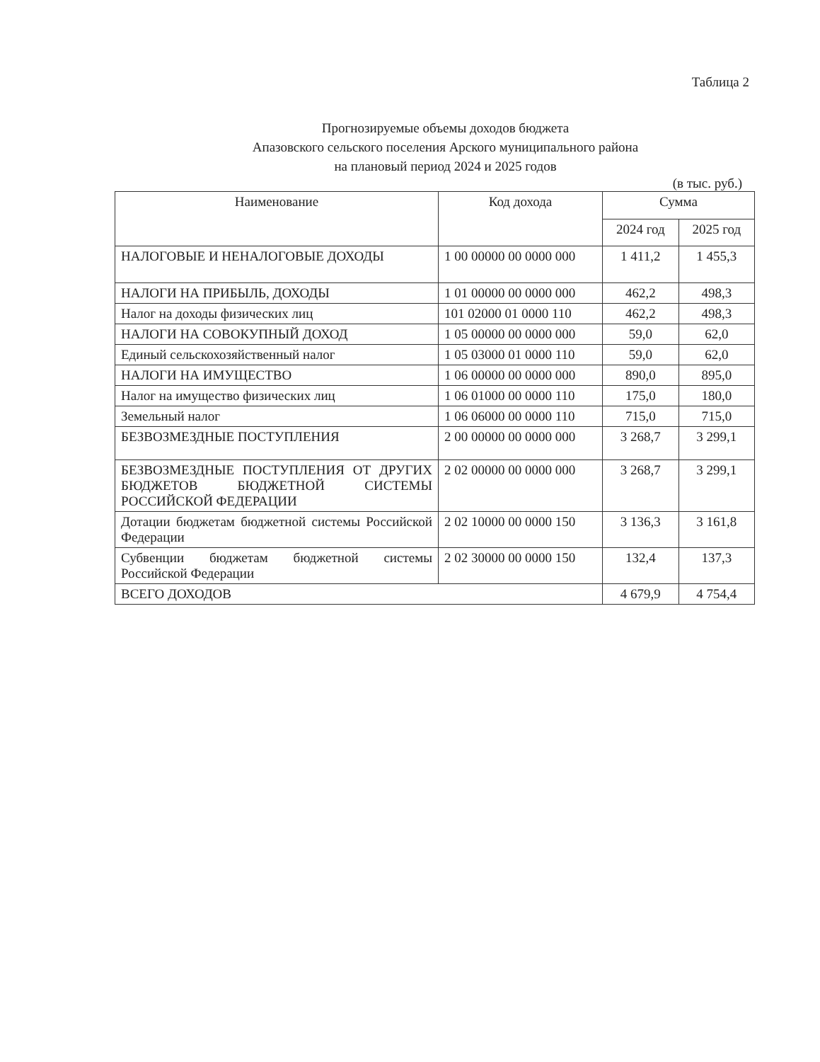Таблица 2
Прогнозируемые объемы доходов бюджета
Апазовского сельского поселения Арского муниципального района
на плановый период 2024 и 2025 годов
(в тыс. руб.)
| Наименование | Код дохода | Сумма | |
| --- | --- | --- | --- |
| | | 2024 год | 2025 год |
| НАЛОГОВЫЕ И НЕНАЛОГОВЫЕ ДОХОДЫ | 1 00 00000 00 0000 000 | 1 411,2 | 1 455,3 |
| НАЛОГИ НА ПРИБЫЛЬ, ДОХОДЫ | 1 01 00000 00 0000 000 | 462,2 | 498,3 |
| Налог на доходы физических лиц | 101 02000 01 0000 110 | 462,2 | 498,3 |
| НАЛОГИ НА СОВОКУПНЫЙ ДОХОД | 1 05 00000 00 0000 000 | 59,0 | 62,0 |
| Единый сельскохозяйственный налог | 1 05 03000 01 0000 110 | 59,0 | 62,0 |
| НАЛОГИ НА ИМУЩЕСТВО | 1 06 00000 00 0000 000 | 890,0 | 895,0 |
| Налог на имущество физических лиц | 1 06 01000 00 0000 110 | 175,0 | 180,0 |
| Земельный налог | 1 06 06000 00 0000 110 | 715,0 | 715,0 |
| БЕЗВОЗМЕЗДНЫЕ ПОСТУПЛЕНИЯ | 2 00 00000 00 0000 000 | 3 268,7 | 3 299,1 |
| БЕЗВОЗМЕЗДНЫЕ ПОСТУПЛЕНИЯ ОТ ДРУГИХ БЮДЖЕТОВ БЮДЖЕТНОЙ СИСТЕМЫ РОССИЙСКОЙ ФЕДЕРАЦИИ | 2 02 00000 00 0000 000 | 3 268,7 | 3 299,1 |
| Дотации бюджетам бюджетной системы Российской Федерации | 2 02 10000 00 0000 150 | 3 136,3 | 3 161,8 |
| Субвенции бюджетам бюджетной системы Российской Федерации | 2 02 30000 00 0000 150 | 132,4 | 137,3 |
| ВСЕГО ДОХОДОВ | | 4 679,9 | 4 754,4 |